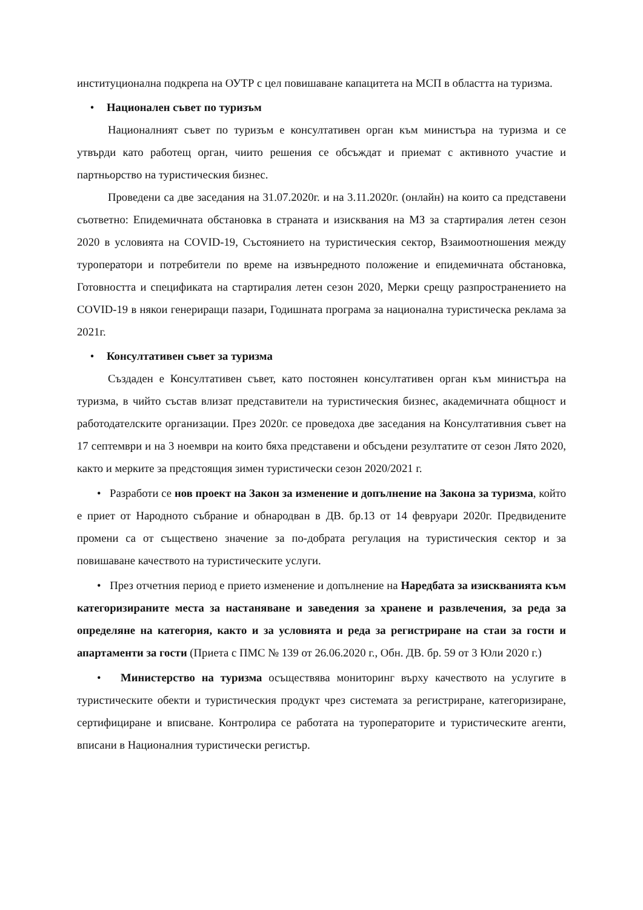институционална подкрепа на ОУТР с цел повишаване капацитета на МСП в областта на туризма.
• Национален съвет по туризъм
Националният съвет по туризъм е консултативен орган към министъра на туризма и се утвърди като работещ орган, чиито решения се обсъждат и приемат с активното участие и партньорство на туристическия бизнес.
Проведени са две заседания на 31.07.2020г. и на 3.11.2020г. (онлайн) на които са представени съответно: Епидемичната обстановка в страната и изисквания на МЗ за стартиралия летен сезон 2020 в условията на COVID-19, Състоянието на туристическия сектор, Взаимоотношения между туроператори и потребители по време на извънредното положение и епидемичната обстановка, Готовността и спецификата на стартиралия летен сезон 2020, Мерки срещу разпространението на COVID-19 в някои генериращи пазари, Годишната програма за национална туристическа реклама за 2021г.
• Консултативен съвет за туризма
Създаден е Консултативен съвет, като постоянен консултативен орган към министъра на туризма, в чийто състав влизат представители на туристическия бизнес, академичната общност и работодателските организации. През 2020г. се проведоха две заседания на Консултативния съвет на 17 септември и на 3 ноември на които бяха представени и обсъдени резултатите от сезон Лято 2020, както и мерките за предстоящия зимен туристически сезон 2020/2021 г.
• Разработи се нов проект на Закон за изменение и допълнение на Закона за туризма, който е приет от Народното събрание и обнародван в ДВ. бр.13 от 14 февруари 2020г. Предвидените промени са от съществено значение за по-добрата регулация на туристическия сектор и за повишаване качеството на туристическите услуги.
• През отчетния период е прието изменение и допълнение на Наредбата за изискванията към категоризираните места за настаняване и заведения за хранене и развлечения, за реда за определяне на категория, както и за условията и реда за регистриране на стаи за гости и апартаменти за гости (Приета с ПМС № 139 от 26.06.2020 г., Обн. ДВ. бр. 59 от 3 Юли 2020 г.)
• Министерство на туризма осъществява мониторинг върху качеството на услугите в туристическите обекти и туристическия продукт чрез системата за регистриране, категоризиране, сертифициране и вписване. Контролира се работата на туроператорите и туристическите агенти, вписани в Националния туристически регистър.